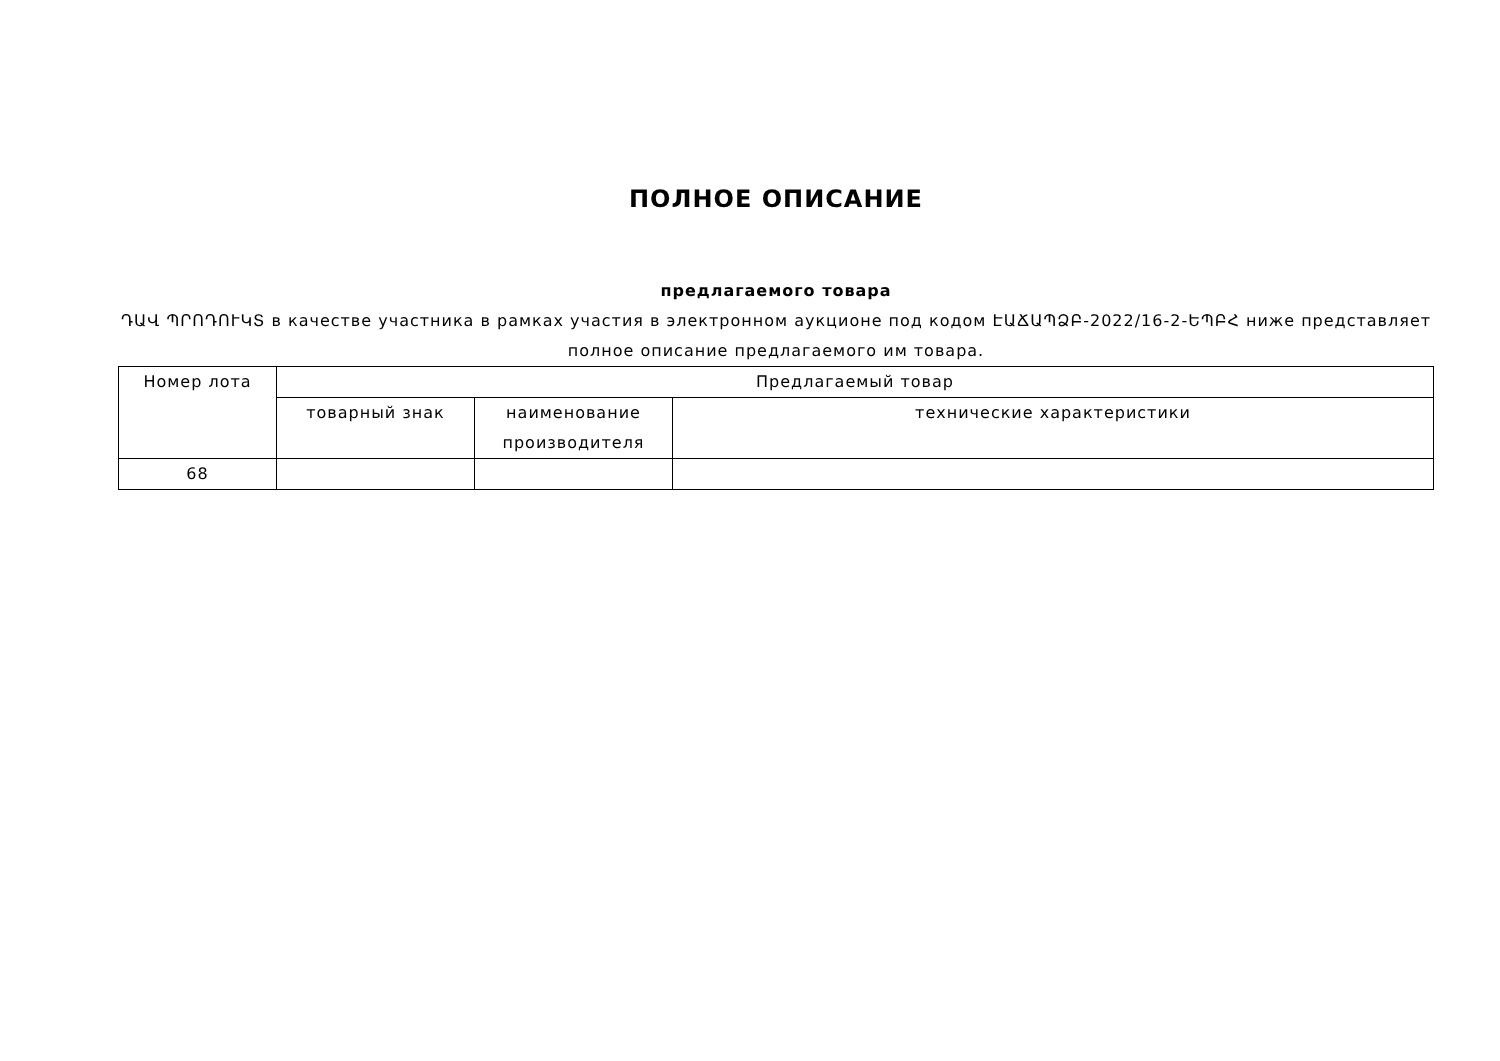ПОЛНОЕ ОПИСАНИЕ
предлагаемого товара
ԴԱՎ ՊՐՈԴՈՒԿՏ в качестве участника в рамках участия в электронном аукционе под кодом ԷԱՃԱՊՁԲ-2022/16-2-ԵՊԲՀ ниже представляет полное описание предлагаемого им товара.
| Номер лота | Предлагаемый товар | | |
| --- | --- | --- | --- |
| | товарный знак | наименование производителя | технические характеристики |
| 68 | | | |